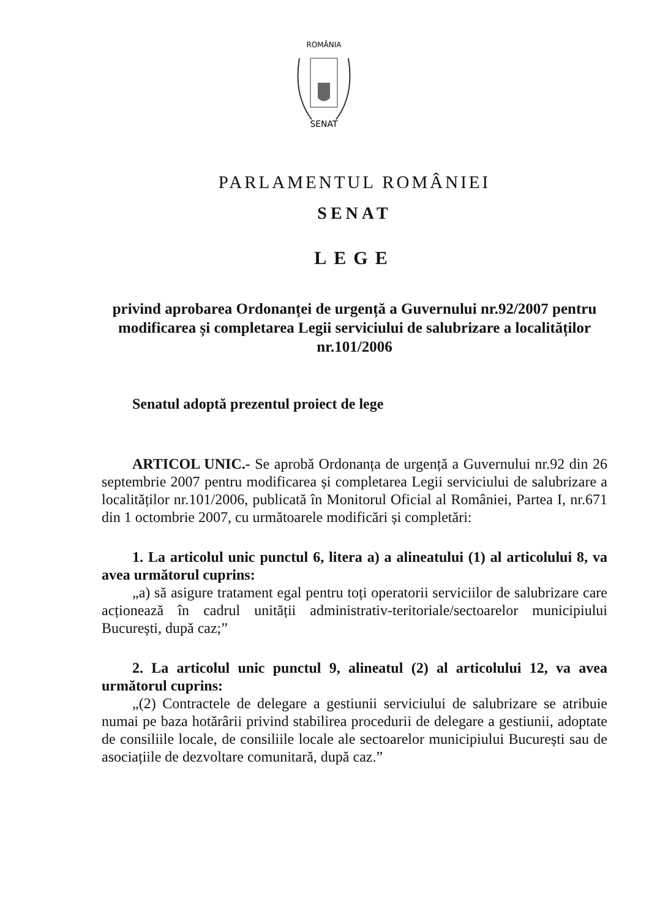ROMÂNIA
SENAT
PARLAMENTUL ROMÂNIEI
SENAT
LEGE
privind aprobarea Ordonanței de urgență a Guvernului nr.92/2007 pentru modificarea și completarea Legii serviciului de salubrizare a localităților nr.101/2006
Senatul adoptă prezentul proiect de lege
ARTICOL UNIC.- Se aprobă Ordonanța de urgență a Guvernului nr.92 din 26 septembrie 2007 pentru modificarea și completarea Legii serviciului de salubrizare a localităților nr.101/2006, publicată în Monitorul Oficial al României, Partea I, nr.671 din 1 octombrie 2007, cu următoarele modificări și completări:
1. La articolul unic punctul 6, litera a) a alineatului (1) al articolului 8, va avea următorul cuprins:
„a) să asigure tratament egal pentru toți operatorii serviciilor de salubrizare care acționează în cadrul unității administrativ-teritoriale/sectoarelor municipiului București, după caz;”
2. La articolul unic punctul 9, alineatul (2) al articolului 12, va avea următorul cuprins:
„(2) Contractele de delegare a gestiunii serviciului de salubrizare se atribuie numai pe baza hotărârii privind stabilirea procedurii de delegare a gestiunii, adoptate de consiliile locale, de consiliile locale ale sectoarelor municipiului București sau de asociațiile de dezvoltare comunitară, după caz.”